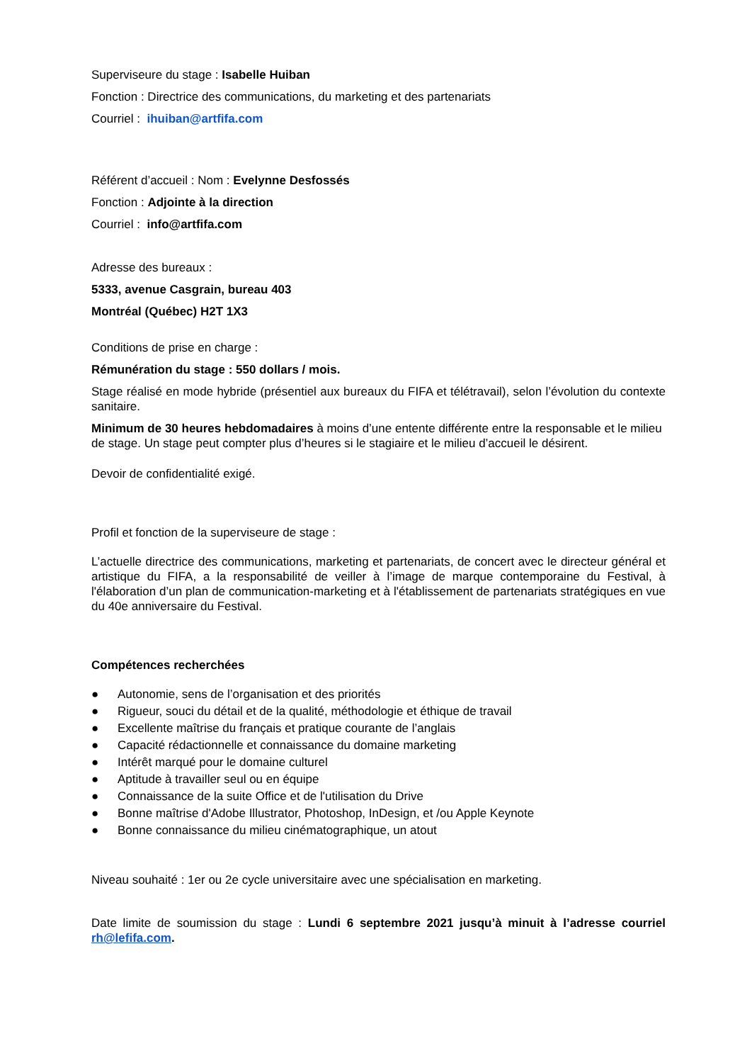Superviseure du stage : Isabelle Huiban
Fonction : Directrice des communications, du marketing et des partenariats
Courriel : ihuiban@artfifa.com
Référent d’accueil : Nom : Evelynne Desfossés
Fonction : Adjointe à la direction
Courriel : info@artfifa.com
Adresse des bureaux :
5333, avenue Casgrain, bureau 403
Montréal (Québec) H2T 1X3
Conditions de prise en charge :
Rémunération du stage : 550 dollars / mois.
Stage réalisé en mode hybride (présentiel aux bureaux du FIFA et télétravail), selon l’évolution du contexte sanitaire.
Minimum de 30 heures hebdomadaires à moins d’une entente différente entre la responsable et le milieu de stage. Un stage peut compter plus d’heures si le stagiaire et le milieu d’accueil le désirent.
Devoir de confidentialité exigé.
Profil et fonction de la superviseure de stage :
L’actuelle directrice des communications, marketing et partenariats, de concert avec le directeur général et artistique du FIFA, a la responsabilité de veiller à l’image de marque contemporaine du Festival, à l'élaboration d’un plan de communication-marketing et à l'établissement de partenariats stratégiques en vue du 40e anniversaire du Festival.
Compétences recherchées
● Autonomie, sens de l’organisation et des priorités
● Rigueur, souci du détail et de la qualité, méthodologie et éthique de travail
● Excellente maîtrise du français et pratique courante de l’anglais
● Capacité rédactionnelle et connaissance du domaine marketing
● Intérêt marqué pour le domaine culturel
● Aptitude à travailler seul ou en équipe
● Connaissance de la suite Office et de l'utilisation du Drive
● Bonne maîtrise d'Adobe Illustrator, Photoshop, InDesign, et /ou Apple Keynote
● Bonne connaissance du milieu cinématographique, un atout
Niveau souhaité : 1er ou 2e cycle universitaire avec une spécialisation en marketing.
Date limite de soumission du stage : Lundi 6 septembre 2021 jusqu’à minuit à l’adresse courriel rh@lefifa.com.